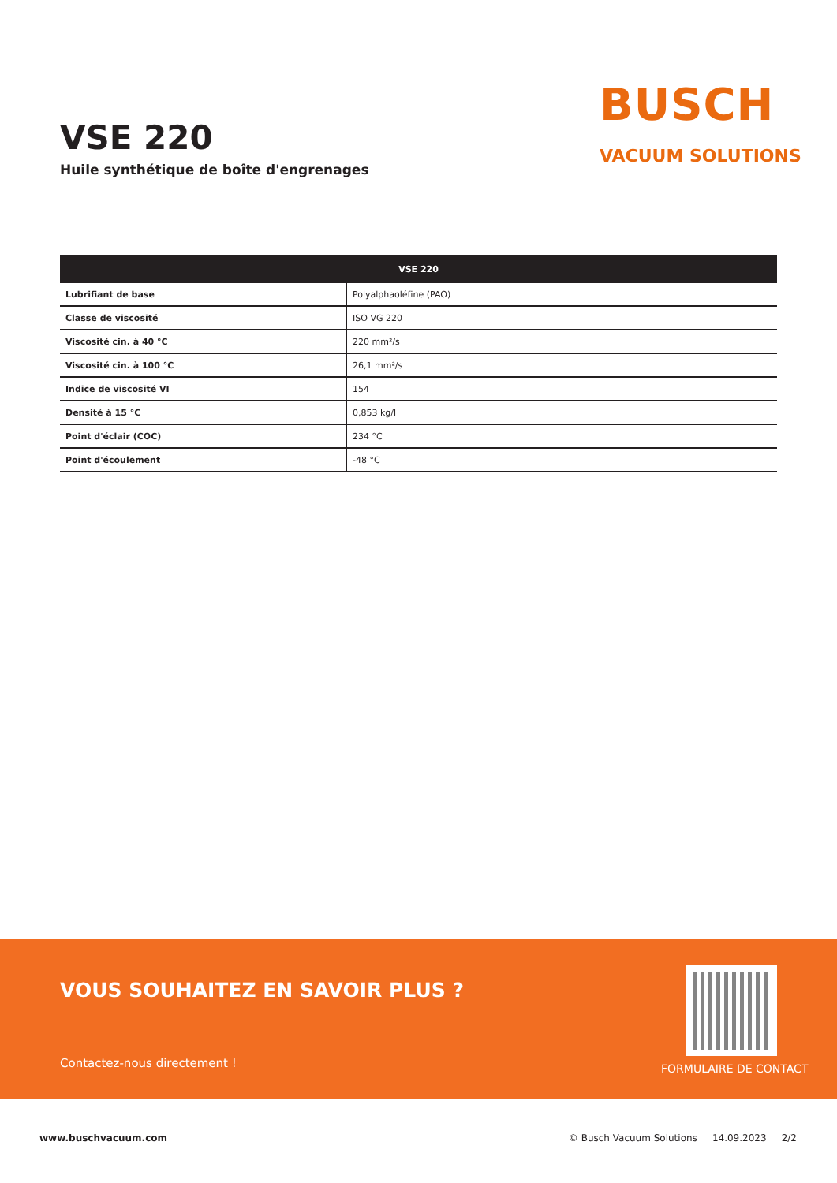VSE 220
Huile synthétique de boîte d'engrenages
BUSCH
VACUUM SOLUTIONS
| VSE 220 | |
| --- | --- |
| Lubrifiant de base | Polyalphaoléfine (PAO) |
| Classe de viscosité | ISO VG 220 |
| Viscosité cin. à 40 °C | 220 mm²/s |
| Viscosité cin. à 100 °C | 26,1 mm²/s |
| Indice de viscosité VI | 154 |
| Densité à 15 °C | 0,853 kg/l |
| Point d'éclair (COC) | 234 °C |
| Point d'écoulement | -48 °C |
VOUS SOUHAITEZ EN SAVOIR PLUS ?
Contactez-nous directement ! FORMULAIRE DE CONTACT
www.buschvacuum.com © Busch Vacuum Solutions 14.09.2023 2/2